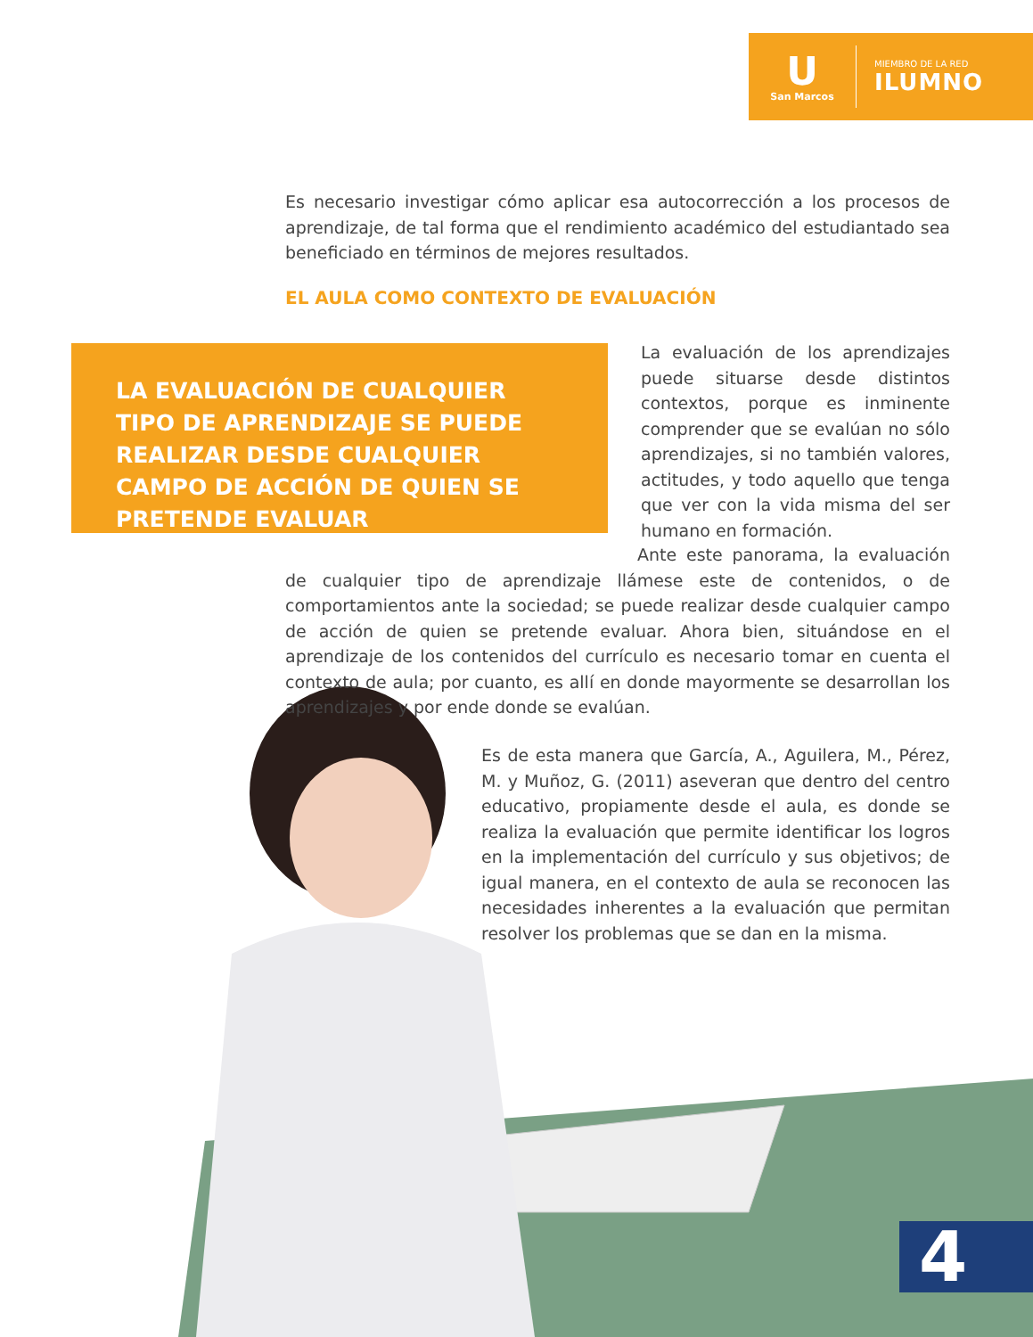U
San Marcos
MIEMBRO DE LA RED
ILUMNO
Es necesario investigar cómo aplicar esa autocorrección a los procesos de aprendizaje, de tal forma que el rendimiento académico del estudiantado sea beneficiado en términos de mejores resultados.
EL AULA COMO CONTEXTO DE EVALUACIÓN
LA EVALUACIÓN DE CUALQUIER TIPO DE APRENDIZAJE SE PUEDE REALIZAR DESDE CUALQUIER CAMPO DE ACCIÓN DE QUIEN SE PRETENDE EVALUAR
La evaluación de los aprendizajes puede situarse desde distintos contextos, porque es inminente comprender que se evalúan no sólo aprendizajes, si no también valores, actitudes, y todo aquello que tenga que ver con la vida misma del ser humano en formación.
Ante este panorama, la evaluación de cualquier tipo de aprendizaje llámese este de contenidos, o de comportamientos ante la sociedad; se puede realizar desde cualquier campo de acción de quien se pretende evaluar. Ahora bien, situándose en el aprendizaje de los contenidos del currículo es necesario tomar en cuenta el contexto de aula; por cuanto, es allí en donde mayormente se desarrollan los aprendizajes y por ende donde se evalúan.
Es de esta manera que García, A., Aguilera, M., Pérez, M. y Muñoz, G. (2011) aseveran que dentro del centro educativo, propiamente desde el aula, es donde se realiza la evaluación que permite identificar los logros en la implementación del currículo y sus objetivos; de igual manera, en el contexto de aula se reconocen las necesidades inherentes a la evaluación que permitan resolver los problemas que se dan en la misma.
4